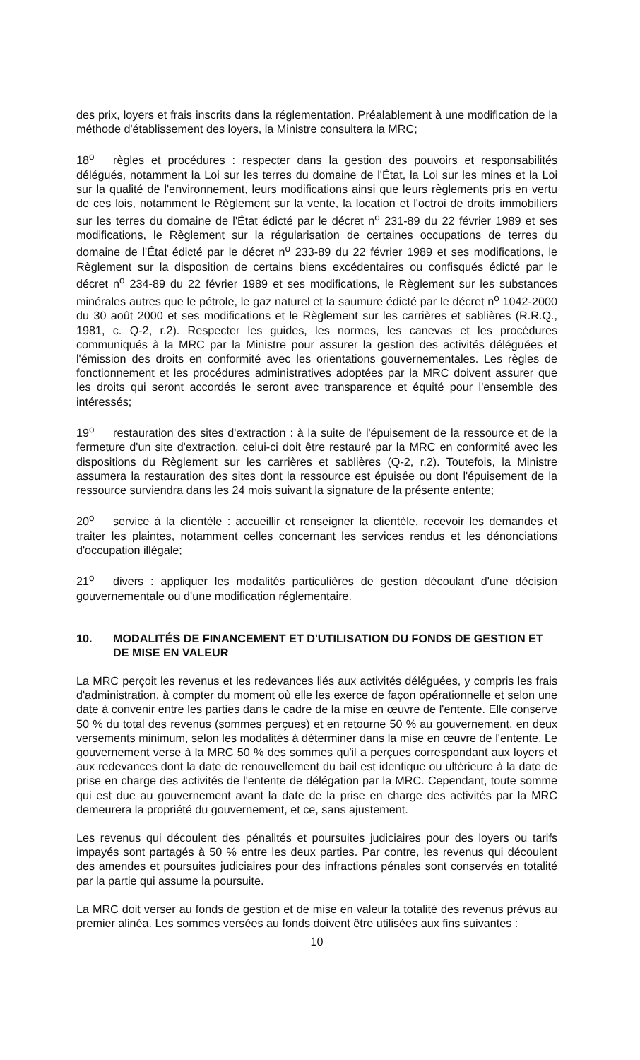des prix, loyers et frais inscrits dans la réglementation. Préalablement à une modification de la méthode d'établissement des loyers, la Ministre consultera la MRC;
18<sup>o</sup> règles et procédures : respecter dans la gestion des pouvoirs et responsabilités délégués, notamment la Loi sur les terres du domaine de l'État, la Loi sur les mines et la Loi sur la qualité de l'environnement, leurs modifications ainsi que leurs règlements pris en vertu de ces lois, notamment le Règlement sur la vente, la location et l'octroi de droits immobiliers sur les terres du domaine de l'État édicté par le décret n<sup>o</sup> 231-89 du 22 février 1989 et ses modifications, le Règlement sur la régularisation de certaines occupations de terres du domaine de l'État édicté par le décret n<sup>o</sup> 233-89 du 22 février 1989 et ses modifications, le Règlement sur la disposition de certains biens excédentaires ou confisqués édicté par le décret n<sup>o</sup> 234-89 du 22 février 1989 et ses modifications, le Règlement sur les substances minérales autres que le pétrole, le gaz naturel et la saumure édicté par le décret n<sup>o</sup> 1042-2000 du 30 août 2000 et ses modifications et le Règlement sur les carrières et sablières (R.R.Q., 1981, c. Q-2, r.2). Respecter les guides, les normes, les canevas et les procédures communiqués à la MRC par la Ministre pour assurer la gestion des activités déléguées et l'émission des droits en conformité avec les orientations gouvernementales. Les règles de fonctionnement et les procédures administratives adoptées par la MRC doivent assurer que les droits qui seront accordés le seront avec transparence et équité pour l'ensemble des intéressés;
19<sup>o</sup> restauration des sites d'extraction : à la suite de l'épuisement de la ressource et de la fermeture d'un site d'extraction, celui-ci doit être restauré par la MRC en conformité avec les dispositions du Règlement sur les carrières et sablières (Q-2, r.2). Toutefois, la Ministre assumera la restauration des sites dont la ressource est épuisée ou dont l'épuisement de la ressource surviendra dans les 24 mois suivant la signature de la présente entente;
20<sup>o</sup> service à la clientèle : accueillir et renseigner la clientèle, recevoir les demandes et traiter les plaintes, notamment celles concernant les services rendus et les dénonciations d'occupation illégale;
21<sup>o</sup> divers : appliquer les modalités particulières de gestion découlant d'une décision gouvernementale ou d'une modification réglementaire.
10. MODALITÉS DE FINANCEMENT ET D'UTILISATION DU FONDS DE GESTION ET DE MISE EN VALEUR
La MRC perçoit les revenus et les redevances liés aux activités déléguées, y compris les frais d'administration, à compter du moment où elle les exerce de façon opérationnelle et selon une date à convenir entre les parties dans le cadre de la mise en œuvre de l'entente. Elle conserve 50 % du total des revenus (sommes perçues) et en retourne 50 % au gouvernement, en deux versements minimum, selon les modalités à déterminer dans la mise en œuvre de l'entente. Le gouvernement verse à la MRC 50 % des sommes qu'il a perçues correspondant aux loyers et aux redevances dont la date de renouvellement du bail est identique ou ultérieure à la date de prise en charge des activités de l'entente de délégation par la MRC. Cependant, toute somme qui est due au gouvernement avant la date de la prise en charge des activités par la MRC demeurera la propriété du gouvernement, et ce, sans ajustement.
Les revenus qui découlent des pénalités et poursuites judiciaires pour des loyers ou tarifs impayés sont partagés à 50 % entre les deux parties. Par contre, les revenus qui découlent des amendes et poursuites judiciaires pour des infractions pénales sont conservés en totalité par la partie qui assume la poursuite.
La MRC doit verser au fonds de gestion et de mise en valeur la totalité des revenus prévus au premier alinéa. Les sommes versées au fonds doivent être utilisées aux fins suivantes :
10